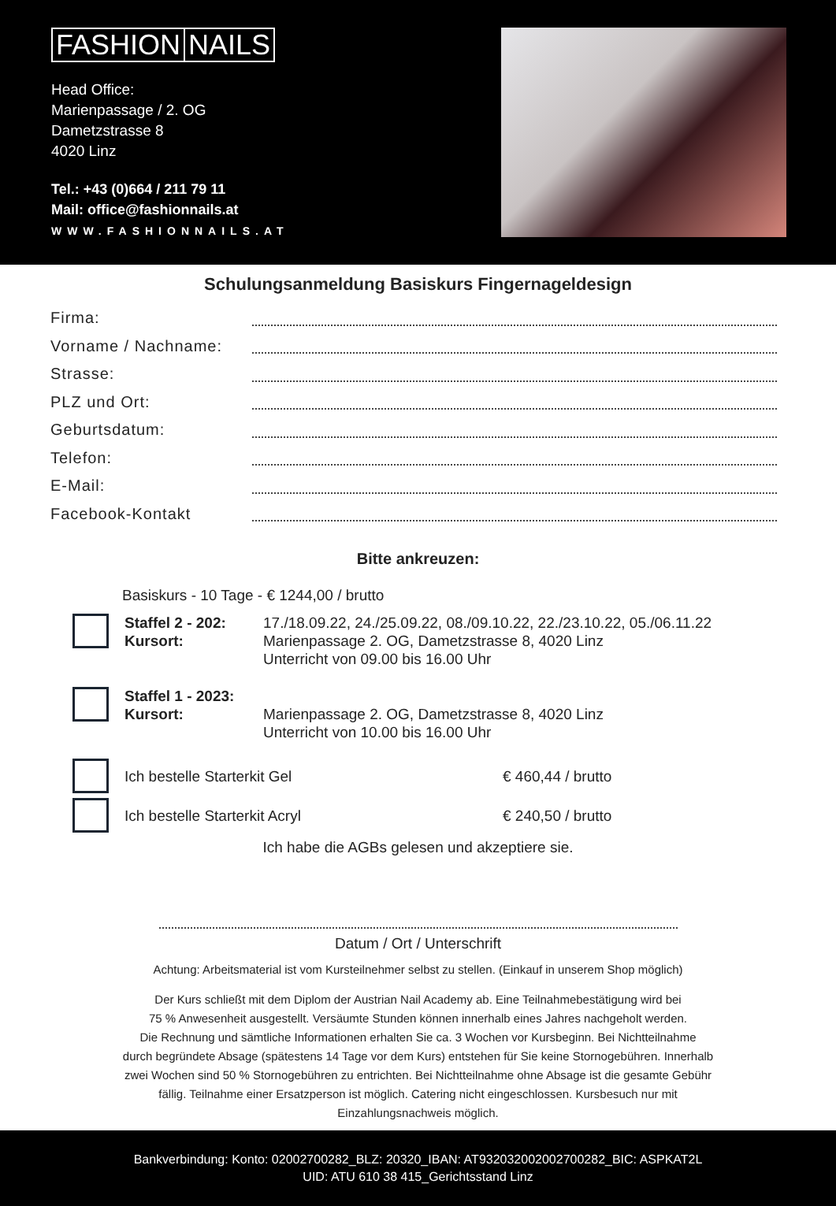FASHION NAILS
Head Office:
Marienpassage / 2. OG
Dametzstrasse 8
4020 Linz
Tel.: +43 (0)664 / 211 79 11
Mail: office@fashionnails.at
WWW.FASHIONNAILS.AT
Schulungsanmeldung Basiskurs Fingernageldesign
Firma:
Vorname / Nachname:
Strasse:
PLZ und Ort:
Geburtsdatum:
Telefon:
E-Mail:
Facebook-Kontakt
Bitte ankreuzen:
Basiskurs - 10 Tage - € 1244,00 / brutto
Staffel 2 - 202:
Kursort:
17./18.09.22, 24./25.09.22, 08./09.10.22, 22./23.10.22, 05./06.11.22
Marienpassage 2. OG, Dametzstrasse 8, 4020 Linz
Unterricht von 09.00 bis 16.00 Uhr
Staffel 1 - 2023:
Kursort:
Marienpassage 2. OG, Dametzstrasse 8, 4020 Linz
Unterricht von 10.00 bis 16.00 Uhr
Ich bestelle Starterkit Gel € 460,44 / brutto
Ich bestelle Starterkit Acryl € 240,50 / brutto
Ich habe die AGBs gelesen und akzeptiere sie.
Datum / Ort / Unterschrift
Achtung: Arbeitsmaterial ist vom Kursteilnehmer selbst zu stellen. (Einkauf in unserem Shop möglich)
Der Kurs schließt mit dem Diplom der Austrian Nail Academy ab. Eine Teilnahmebestätigung wird bei
75 % Anwesenheit ausgestellt. Versäumte Stunden können innerhalb eines Jahres nachgeholt werden.
Die Rechnung und sämtliche Informationen erhalten Sie ca. 3 Wochen vor Kursbeginn. Bei Nichtteilnahme
durch begründete Absage (spätestens 14 Tage vor dem Kurs) entstehen für Sie keine Stornogebühren. Innerhalb
zwei Wochen sind 50 % Stornogebühren zu entrichten. Bei Nichtteilnahme ohne Absage ist die gesamte Gebühr
fällig. Teilnahme einer Ersatzperson ist möglich. Catering nicht eingeschlossen. Kursbesuch nur mit
Einzahlungsnachweis möglich.
Bankverbindung: Konto: 02002700282_BLZ: 20320_IBAN: AT932032002002700282_BIC: ASPKAT2L
UID: ATU 610 38 415_Gerichtsstand Linz